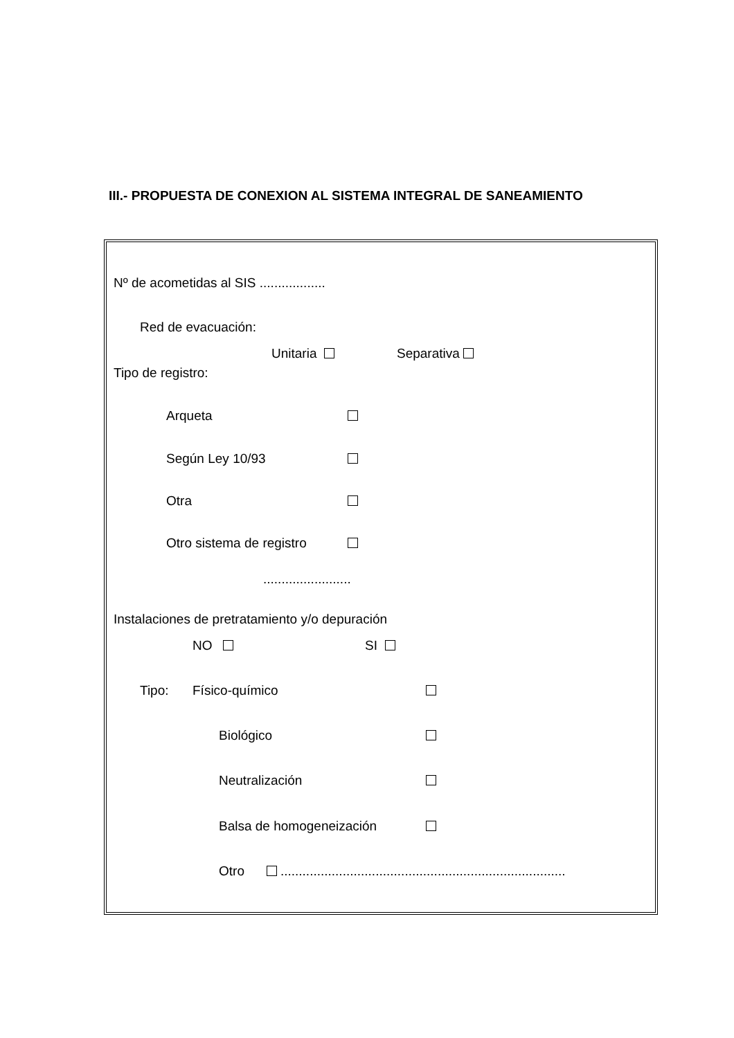III.- PROPUESTA DE CONEXION AL SISTEMA INTEGRAL DE SANEAMIENTO
Nº de acometidas al SIS ..................
Red de evacuación:
Unitaria Separativa
Tipo de registro:
Arqueta
Según Ley 10/93
Otra
Otro sistema de registro
........................
Instalaciones de pretratamiento y/o depuración
NO SI
Tipo: Físico-químico
Biológico
Neutralización
Balsa de homogeneización
Otro ..............................................................................